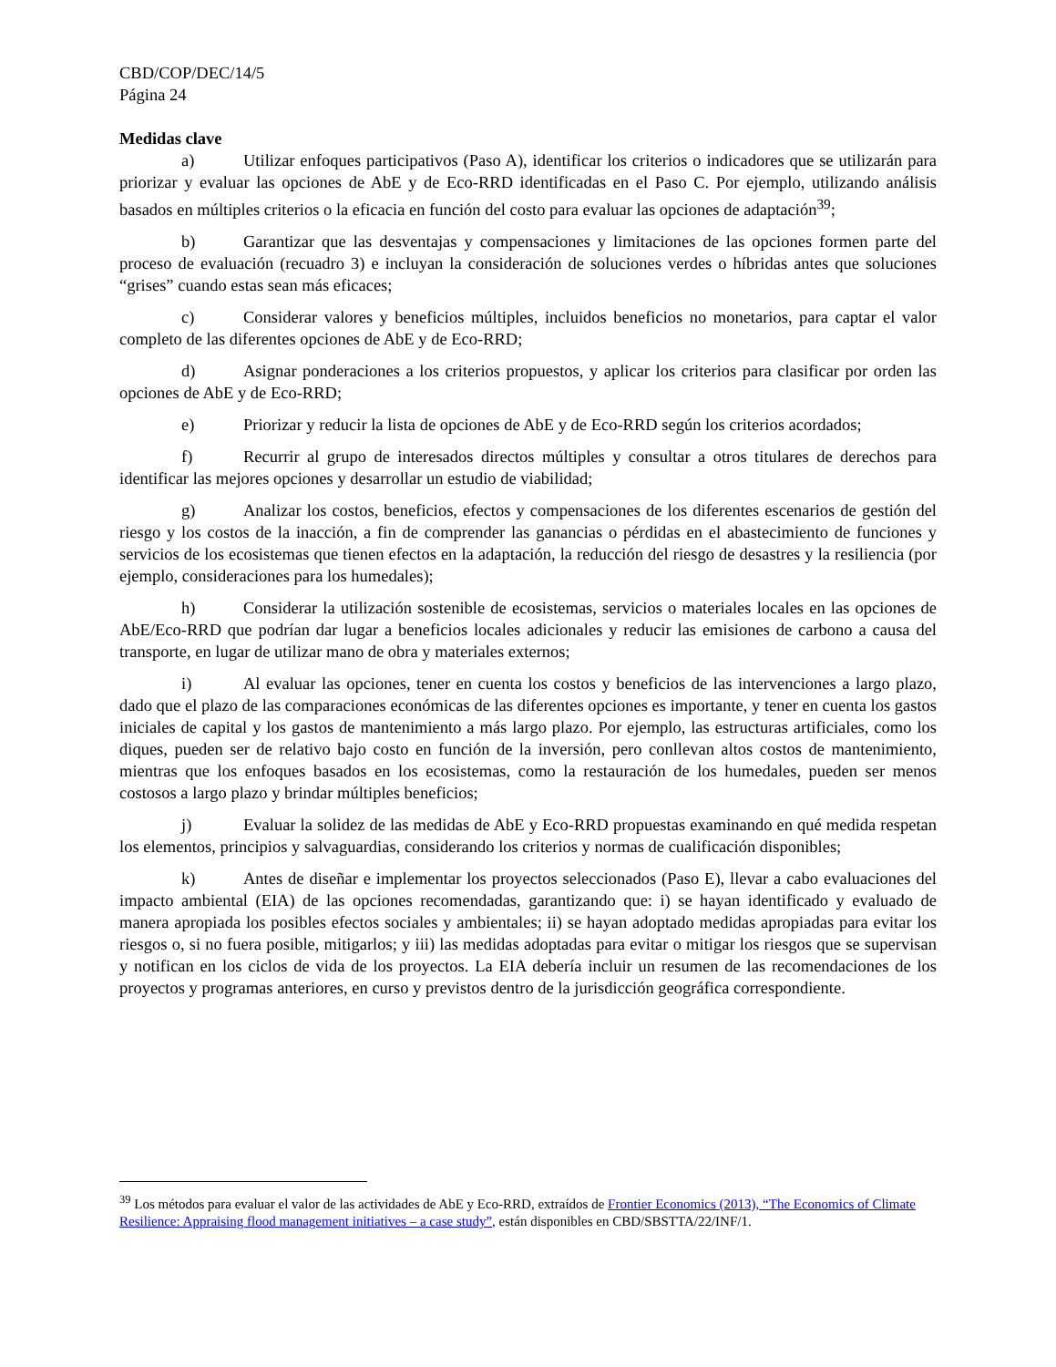CBD/COP/DEC/14/5
Página 24
Medidas clave
a) Utilizar enfoques participativos (Paso A), identificar los criterios o indicadores que se utilizarán para priorizar y evaluar las opciones de AbE y de Eco-RRD identificadas en el Paso C. Por ejemplo, utilizando análisis basados en múltiples criterios o la eficacia en función del costo para evaluar las opciones de adaptación<sup>39</sup>;
b) Garantizar que las desventajas y compensaciones y limitaciones de las opciones formen parte del proceso de evaluación (recuadro 3) e incluyan la consideración de soluciones verdes o híbridas antes que soluciones “grises” cuando estas sean más eficaces;
c) Considerar valores y beneficios múltiples, incluidos beneficios no monetarios, para captar el valor completo de las diferentes opciones de AbE y de Eco-RRD;
d) Asignar ponderaciones a los criterios propuestos, y aplicar los criterios para clasificar por orden las opciones de AbE y de Eco-RRD;
e) Priorizar y reducir la lista de opciones de AbE y de Eco-RRD según los criterios acordados;
f) Recurrir al grupo de interesados directos múltiples y consultar a otros titulares de derechos para identificar las mejores opciones y desarrollar un estudio de viabilidad;
g) Analizar los costos, beneficios, efectos y compensaciones de los diferentes escenarios de gestión del riesgo y los costos de la inacción, a fin de comprender las ganancias o pérdidas en el abastecimiento de funciones y servicios de los ecosistemas que tienen efectos en la adaptación, la reducción del riesgo de desastres y la resiliencia (por ejemplo, consideraciones para los humedales);
h) Considerar la utilización sostenible de ecosistemas, servicios o materiales locales en las opciones de AbE/Eco-RRD que podrían dar lugar a beneficios locales adicionales y reducir las emisiones de carbono a causa del transporte, en lugar de utilizar mano de obra y materiales externos;
i) Al evaluar las opciones, tener en cuenta los costos y beneficios de las intervenciones a largo plazo, dado que el plazo de las comparaciones económicas de las diferentes opciones es importante, y tener en cuenta los gastos iniciales de capital y los gastos de mantenimiento a más largo plazo. Por ejemplo, las estructuras artificiales, como los diques, pueden ser de relativo bajo costo en función de la inversión, pero conllevan altos costos de mantenimiento, mientras que los enfoques basados en los ecosistemas, como la restauración de los humedales, pueden ser menos costosos a largo plazo y brindar múltiples beneficios;
j) Evaluar la solidez de las medidas de AbE y Eco-RRD propuestas examinando en qué medida respetan los elementos, principios y salvaguardias, considerando los criterios y normas de cualificación disponibles;
k) Antes de diseñar e implementar los proyectos seleccionados (Paso E), llevar a cabo evaluaciones del impacto ambiental (EIA) de las opciones recomendadas, garantizando que: i) se hayan identificado y evaluado de manera apropiada los posibles efectos sociales y ambientales; ii) se hayan adoptado medidas apropiadas para evitar los riesgos o, si no fuera posible, mitigarlos; y iii) las medidas adoptadas para evitar o mitigar los riesgos que se supervisan y notifican en los ciclos de vida de los proyectos. La EIA debería incluir un resumen de las recomendaciones de los proyectos y programas anteriores, en curso y previstos dentro de la jurisdicción geográfica correspondiente.
<sup>39</sup> Los métodos para evaluar el valor de las actividades de AbE y Eco-RRD, extraídos de Frontier Economics (2013), “The Economics of Climate Resilience: Appraising flood management initiatives – a case study”, están disponibles en CBD/SBSTTA/22/INF/1.